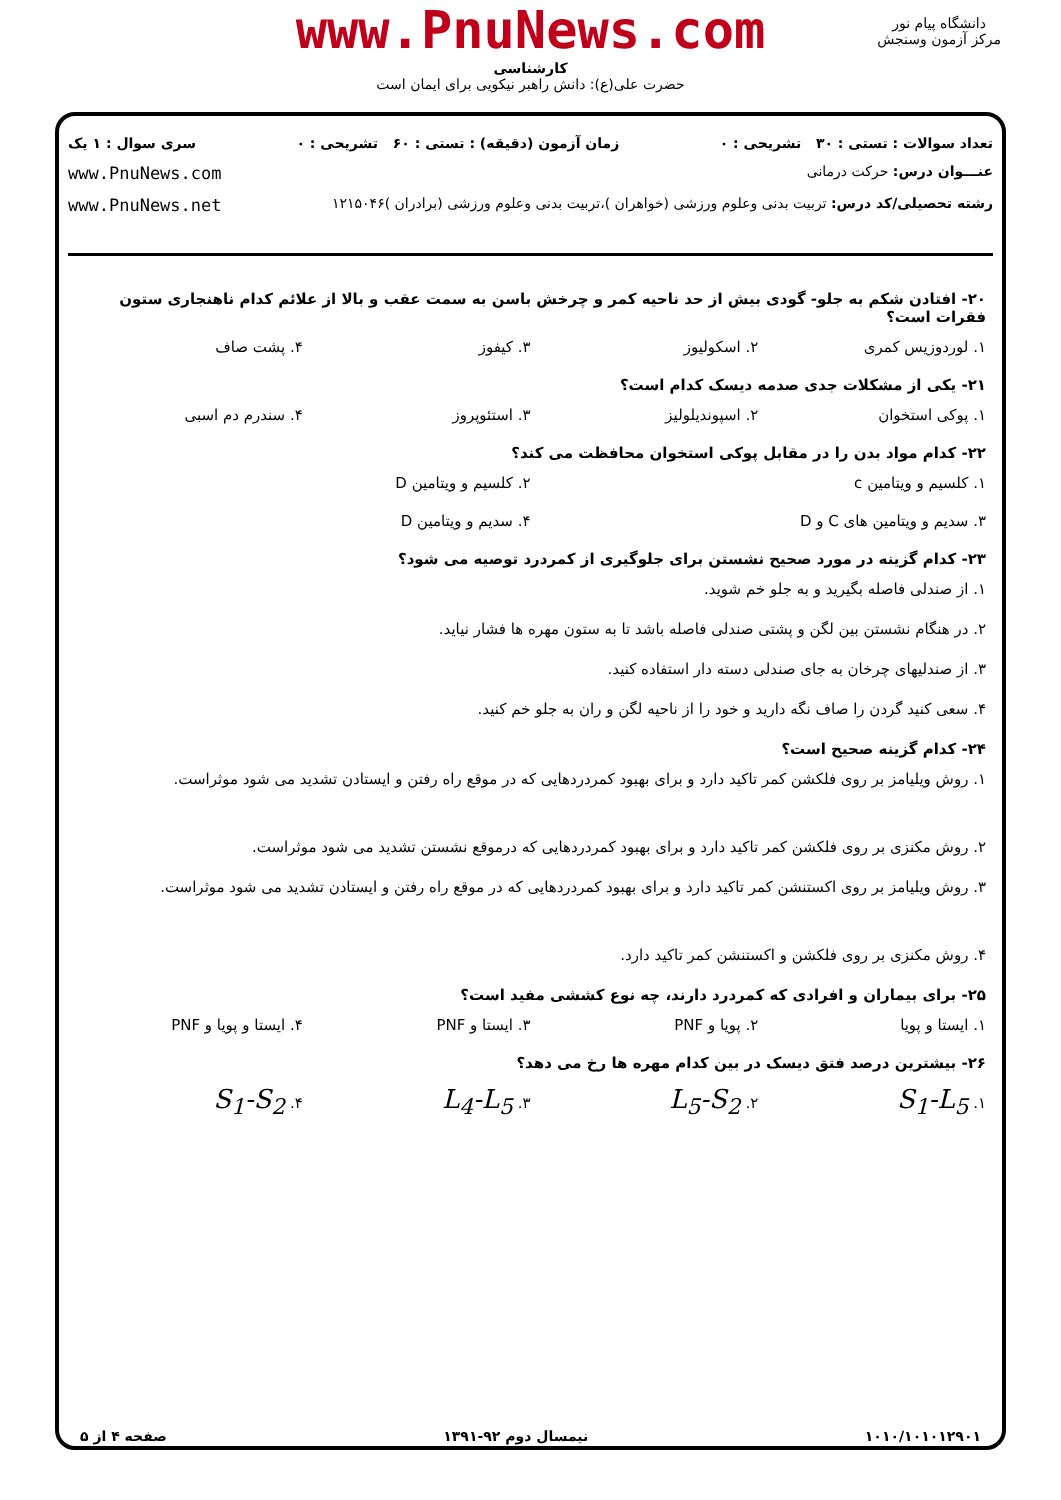www.PnuNews.com
کارشناسی
حضرت علی(ع): دانش راهبر نیکویی برای ایمان است
دانشگاه پیام نور
مرکز آزمون وسنجش
تعداد سوالات : تستی : ۳۰ تشریحی : ۰ زمان آزمون (دقیقه) : تستی : ۶۰ تشریحی : ۰ سری سوال : ۱ یک
عنـــوان درس: حرکت درمانی www.PnuNews.com
رشته تحصیلی/کد درس: تربیت بدنی وعلوم ورزشی (خواهران )،تربیت بدنی وعلوم ورزشی (برادران )۱۲۱۵۰۴۶ www.PnuNews.net
۲۰- افتادن شکم به جلو- گودی بیش از حد ناحیه کمر و چرخش باسن به سمت عقب و بالا از علائم کدام ناهنجاری ستون فقرات است؟
۱. لوردوزیس کمری ۲. اسکولیوز ۳. کیفوز ۴. پشت صاف
۲۱- یکی از مشکلات جدی صدمه دیسک کدام است؟
۱. پوکی استخوان ۲. اسپوندیلولیز ۳. استئوپروز ۴. سندرم دم اسبی
۲۲- کدام مواد بدن را در مقابل پوکی استخوان محافظت می کند؟
۱. کلسیم و ویتامین c ۲. کلسیم و ویتامین D
۳. سدیم و ویتامین های C و D ۴. سدیم و ویتامین D
۲۳- کدام گزینه در مورد صحیح نشستن برای جلوگیری از کمردرد توصیه می شود؟
۱. از صندلی فاصله بگیرید و به جلو خم شوید.
۲. در هنگام نشستن بین لگن و پشتی صندلی فاصله باشد تا به ستون مهره ها فشار نیاید.
۳. از صندلیهای چرخان به جای صندلی دسته دار استفاده کنید.
۴. سعی کنید گردن را صاف نگه دارید و خود را از ناحیه لگن و ران به جلو خم کنید.
۲۴- کدام گزینه صحیح است؟
۱. روش ویلیامز بر روی فلکشن کمر تاکید دارد و برای بهبود کمردردهایی که در موقع راه رفتن و ایستادن تشدید می شود موثراست.
۲. روش مکنزی بر روی فلکشن کمر تاکید دارد و برای بهبود کمردردهایی که درموقع نشستن تشدید می شود موثراست.
۳. روش ویلیامز بر روی اکستنشن کمر تاکید دارد و برای بهبود کمردردهایی که در موقع راه رفتن و ایستادن تشدید می شود موثراست.
۴. روش مکنزی بر روی فلکشن و اکستنشن کمر تاکید دارد.
۲۵- برای بیماران و افرادی که کمردرد دارند، چه نوع کششی مفید است؟
۱. ایستا و پویا ۲. پویا و PNF ۳. ایستا و PNF ۴. ایستا و پویا و PNF
۲۶- بیشترین درصد فتق دیسک در بین کدام مهره ها رخ می دهد؟
۱. S<sub>1</sub>-L<sub>5</sub> ۲. L<sub>5</sub>-S<sub>2</sub> ۳. L<sub>4</sub>-L<sub>5</sub> ۴. S<sub>1</sub>-S<sub>2</sub>
۱۰۱۰/۱۰۱۰۱۲۹۰۱ نیمسال دوم ۹۲-۱۳۹۱ صفحه ۴ از ۵